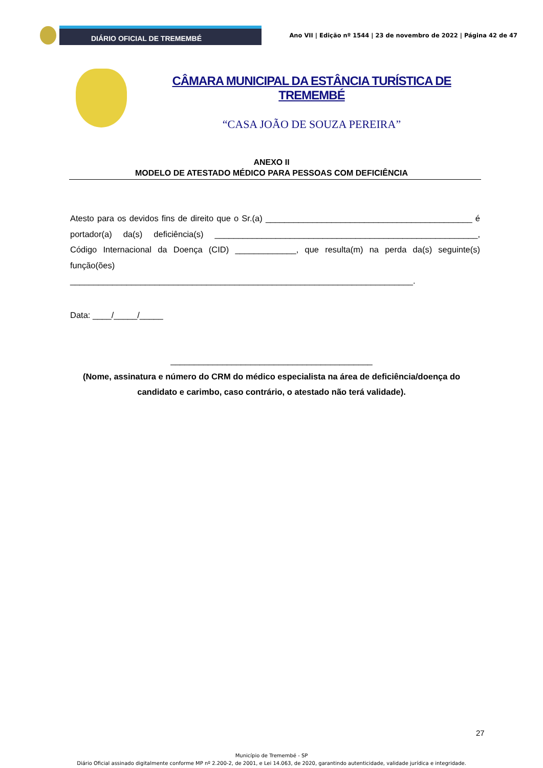DIÁRIO OFICIAL DE TREMEMBÉ
Ano VII | Edição nº 1544 | 23 de novembro de 2022 | Página 42 de 47
CÂMARA MUNICIPAL DA ESTÂNCIA TURÍSTICA DE TREMEMBÉ
“CASA JOÃO DE SOUZA PEREIRA”
ANEXO II
MODELO DE ATESTADO MÉDICO PARA PESSOAS COM DEFICIÊNCIA
Atesto para os devidos fins de direito que o Sr.(a) ____________________________________________ é portador(a) da(s) deficiência(s) ________________________________________________________, Código Internacional da Doença (CID) _____________, que resulta(m) na perda da(s) seguinte(s) função(ões)
_________________________________________________________________________.
Data: ____/_____/_____
___________________________________________
(Nome, assinatura e número do CRM do médico especialista na área de deficiência/doença do candidato e carimbo, caso contrário, o atestado não terá validade).
27
Município de Tremembé - SP
Diário Oficial assinado digitalmente conforme MP nº 2.200-2, de 2001, e Lei 14.063, de 2020, garantindo autenticidade, validade jurídica e integridade.